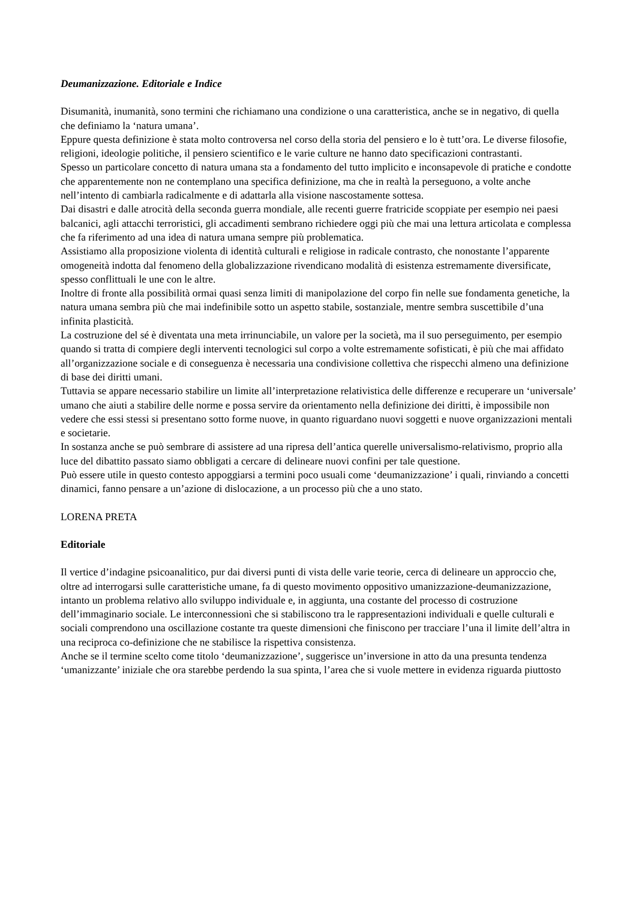Deumanizzazione. Editoriale e Indice
Disumanità, inumanità, sono termini che richiamano una condizione o una caratteristica, anche se in negativo, di quella che definiamo la ‘natura umana’.
Eppure questa definizione è stata molto controversa nel corso della storia del pensiero e lo è tutt’ora. Le diverse filosofie, religioni, ideologie politiche, il pensiero scientifico e le varie culture ne hanno dato specificazioni contrastanti.
Spesso un particolare concetto di natura umana sta a fondamento del tutto implicito e inconsapevole di pratiche e condotte che apparentemente non ne contemplano una specifica definizione, ma che in realtà la perseguono, a volte anche nell’intento di cambiarla radicalmente e di adattarla alla visione nascostamente sottesa.
Dai disastri e dalle atrocità della seconda guerra mondiale, alle recenti guerre fratricide scoppiate per esempio nei paesi balcanici, agli attacchi terroristici, gli accadimenti sembrano richiedere oggi più che mai una lettura articolata e complessa che fa riferimento ad una idea di natura umana sempre più problematica.
Assistiamo alla proposizione violenta di identità culturali e religiose in radicale contrasto, che nonostante l’apparente omogeneità indotta dal fenomeno della globalizzazione rivendicano modalità di esistenza estremamente diversificate, spesso conflittuali le une con le altre.
Inoltre di fronte alla possibilità ormai quasi senza limiti di manipolazione del corpo fin nelle sue fondamenta genetiche, la natura umana sembra più che mai indefinibile sotto un aspetto stabile, sostanziale, mentre sembra suscettibile d’una infinita plasticità.
La costruzione del sé è diventata una meta irrinunciabile, un valore per la società, ma il suo perseguimento, per esempio quando si tratta di compiere degli interventi tecnologici sul corpo a volte estremamente sofisticati, è più che mai affidato all’organizzazione sociale e di conseguenza è necessaria una condivisione collettiva che rispecchi almeno una definizione di base dei diritti umani.
Tuttavia se appare necessario stabilire un limite all’interpretazione relativistica delle differenze e recuperare un ‘universale’ umano che aiuti a stabilire delle norme e possa servire da orientamento nella definizione dei diritti, è impossibile non vedere che essi stessi si presentano sotto forme nuove, in quanto riguardano nuovi soggetti e nuove organizzazioni mentali e societarie.
In sostanza anche se può sembrare di assistere ad una ripresa dell’antica querelle universalismo-relativismo, proprio alla luce del dibattito passato siamo obbligati a cercare di delineare nuovi confini per tale questione.
Può essere utile in questo contesto appoggiarsi a termini poco usuali come ‘deumanizzazione’ i quali, rinviando a concetti dinamici, fanno pensare a un’azione di dislocazione, a un processo più che a uno stato.
LORENA PRETA
Editoriale
Il vertice d’indagine psicoanalitico, pur dai diversi punti di vista delle varie teorie, cerca di delineare un approccio che, oltre ad interrogarsi sulle caratteristiche umane, fa di questo movimento oppositivo umanizzazione-deumanizzazione, intanto un problema relativo allo sviluppo individuale e, in aggiunta, una costante del processo di costruzione dell’immaginario sociale. Le interconnessionì che si stabiliscono tra le rappresentazioni individuali e quelle culturali e sociali comprendono una oscillazione costante tra queste dimensioni che finiscono per tracciare l’una il limite dell’altra in una reciproca co-definizione che ne stabilisce la rispettiva consistenza.
Anche se il termine scelto come titolo ‘deumanizzazione’, suggerisce un’inversione in atto da una presunta tendenza ‘umanizzante’ iniziale che ora starebbe perdendo la sua spinta, l’area che si vuole mettere in evidenza riguarda piuttosto